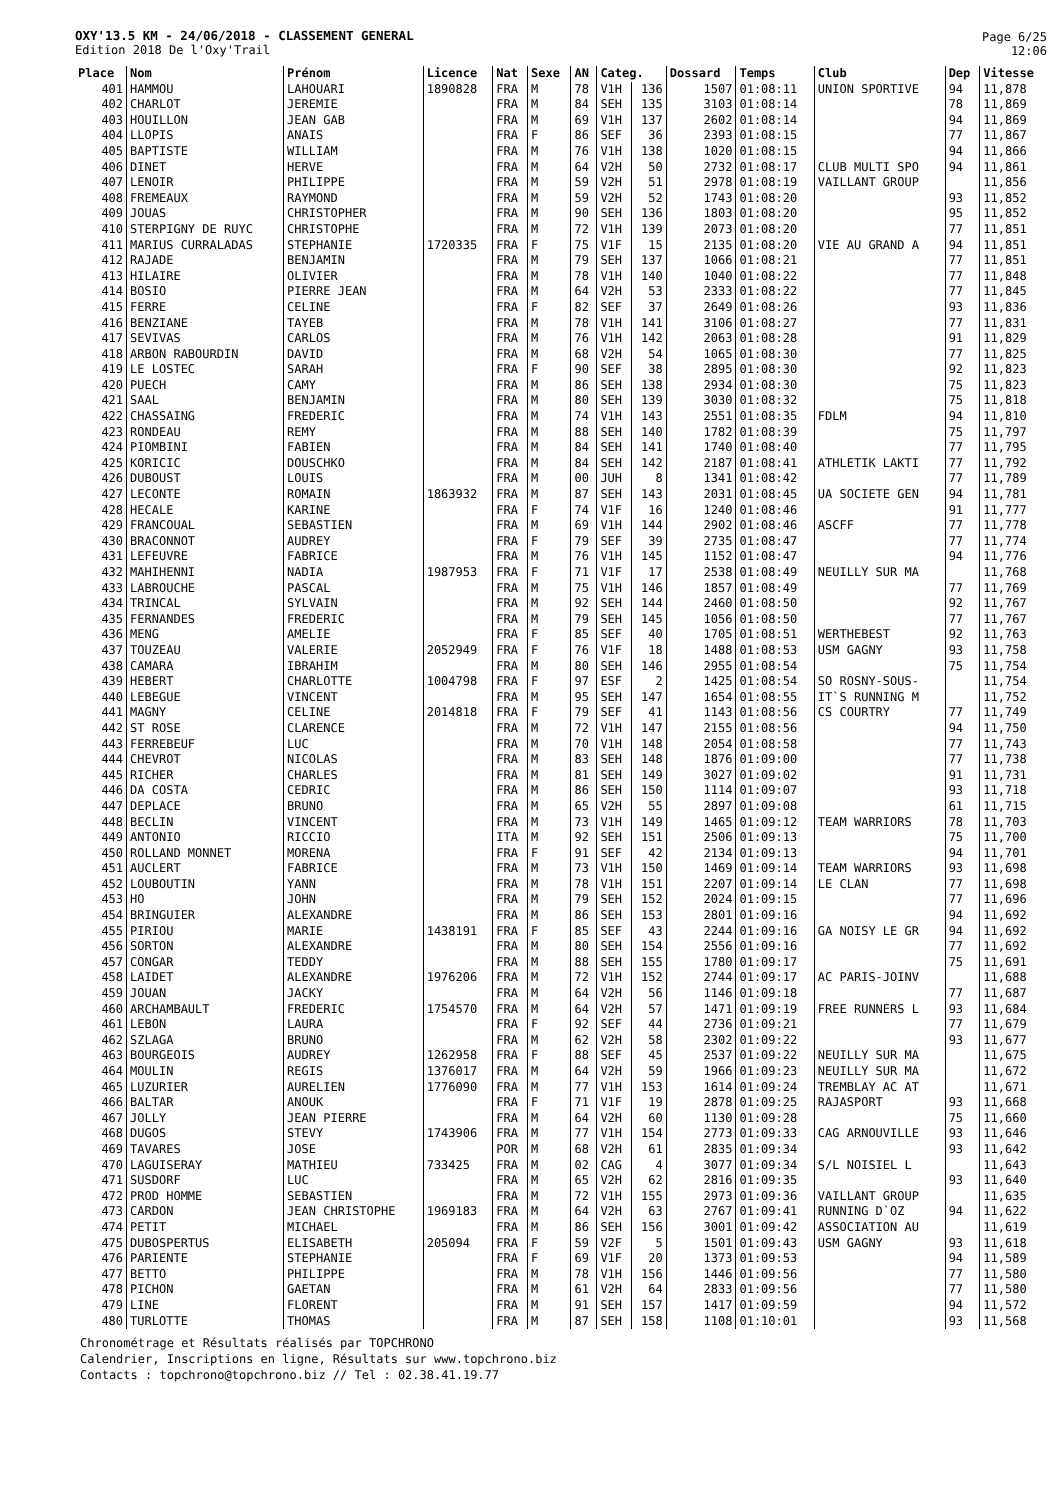OXY'13.5 KM - 24/06/2018 - CLASSEMENT GENERAL
Edition 2018 De l'Oxy'Trail
Page 6/25
12:06
| Place | Nom | Prénom | Licence | Nat | Sexe | AN | Categ. | | Dossard | Temps | Club | Dep | Vitesse |
| --- | --- | --- | --- | --- | --- | --- | --- | --- | --- | --- | --- | --- | --- |
| 401 | HAMMOU | LAHOUARI | 1890828 | FRA | M | 78 | V1H | 136 | 1507 | 01:08:11 | UNION SPORTIVE | 94 | 11,878 |
| 402 | CHARLOT | JEREMIE | | FRA | M | 84 | SEH | 135 | 3103 | 01:08:14 | | 78 | 11,869 |
| 403 | HOUILLON | JEAN GAB | | FRA | M | 69 | V1H | 137 | 2602 | 01:08:14 | | 94 | 11,869 |
| 404 | LLOPIS | ANAIS | | FRA | F | 86 | SEF | 36 | 2393 | 01:08:15 | | 77 | 11,867 |
| 405 | BAPTISTE | WILLIAM | | FRA | M | 76 | V1H | 138 | 1020 | 01:08:15 | | 94 | 11,866 |
| 406 | DINET | HERVE | | FRA | M | 64 | V2H | 50 | 2732 | 01:08:17 | CLUB MULTI SPO | 94 | 11,861 |
| 407 | LENOIR | PHILIPPE | | FRA | M | 59 | V2H | 51 | 2978 | 01:08:19 | VAILLANT GROUP | | 11,856 |
| 408 | FREMEAUX | RAYMOND | | FRA | M | 59 | V2H | 52 | 1743 | 01:08:20 | | 93 | 11,852 |
| 409 | JOUAS | CHRISTOPHER | | FRA | M | 90 | SEH | 136 | 1803 | 01:08:20 | | 95 | 11,852 |
| 410 | STERPIGNY DE RUYC | CHRISTOPHE | | FRA | M | 72 | V1H | 139 | 2073 | 01:08:20 | | 77 | 11,851 |
| 411 | MARIUS CURRALADAS | STEPHANIE | 1720335 | FRA | F | 75 | V1F | 15 | 2135 | 01:08:20 | VIE AU GRAND A | 94 | 11,851 |
| 412 | RAJADE | BENJAMIN | | FRA | M | 79 | SEH | 137 | 1066 | 01:08:21 | | 77 | 11,851 |
| 413 | HILAIRE | OLIVIER | | FRA | M | 78 | V1H | 140 | 1040 | 01:08:22 | | 77 | 11,848 |
| 414 | BOSIO | PIERRE JEAN | | FRA | M | 64 | V2H | 53 | 2333 | 01:08:22 | | 77 | 11,845 |
| 415 | FERRE | CELINE | | FRA | F | 82 | SEF | 37 | 2649 | 01:08:26 | | 93 | 11,836 |
| 416 | BENZIANE | TAYEB | | FRA | M | 78 | V1H | 141 | 3106 | 01:08:27 | | 77 | 11,831 |
| 417 | SEVIVAS | CARLOS | | FRA | M | 76 | V1H | 142 | 2063 | 01:08:28 | | 91 | 11,829 |
| 418 | ARBON RABOURDIN | DAVID | | FRA | M | 68 | V2H | 54 | 1065 | 01:08:30 | | 77 | 11,825 |
| 419 | LE LOSTEC | SARAH | | FRA | F | 90 | SEF | 38 | 2895 | 01:08:30 | | 92 | 11,823 |
| 420 | PUECH | CAMY | | FRA | M | 86 | SEH | 138 | 2934 | 01:08:30 | | 75 | 11,823 |
| 421 | SAAL | BENJAMIN | | FRA | M | 80 | SEH | 139 | 3030 | 01:08:32 | | 75 | 11,818 |
| 422 | CHASSAING | FREDERIC | | FRA | M | 74 | V1H | 143 | 2551 | 01:08:35 | FDLM | 94 | 11,810 |
| 423 | RONDEAU | REMY | | FRA | M | 88 | SEH | 140 | 1782 | 01:08:39 | | 75 | 11,797 |
| 424 | PIOMBINI | FABIEN | | FRA | M | 84 | SEH | 141 | 1740 | 01:08:40 | | 77 | 11,795 |
| 425 | KORICIC | DOUSCHKO | | FRA | M | 84 | SEH | 142 | 2187 | 01:08:41 | ATHLETIK LAKTI | 77 | 11,792 |
| 426 | DUBOUST | LOUIS | | FRA | M | 00 | JUH | 8 | 1341 | 01:08:42 | | 77 | 11,789 |
| 427 | LECONTE | ROMAIN | 1863932 | FRA | M | 87 | SEH | 143 | 2031 | 01:08:45 | UA SOCIETE GEN | 94 | 11,781 |
| 428 | HECALE | KARINE | | FRA | F | 74 | V1F | 16 | 1240 | 01:08:46 | | 91 | 11,777 |
| 429 | FRANCOUAL | SEBASTIEN | | FRA | M | 69 | V1H | 144 | 2902 | 01:08:46 | ASCFF | 77 | 11,778 |
| 430 | BRACONNOT | AUDREY | | FRA | F | 79 | SEF | 39 | 2735 | 01:08:47 | | 77 | 11,774 |
| 431 | LEFEUVRE | FABRICE | | FRA | M | 76 | V1H | 145 | 1152 | 01:08:47 | | 94 | 11,776 |
| 432 | MAHIHENNI | NADIA | 1987953 | FRA | F | 71 | V1F | 17 | 2538 | 01:08:49 | NEUILLY SUR MA | | 11,768 |
| 433 | LABROUCHE | PASCAL | | FRA | M | 75 | V1H | 146 | 1857 | 01:08:49 | | 77 | 11,769 |
| 434 | TRINCAL | SYLVAIN | | FRA | M | 92 | SEH | 144 | 2460 | 01:08:50 | | 92 | 11,767 |
| 435 | FERNANDES | FREDERIC | | FRA | M | 79 | SEH | 145 | 1056 | 01:08:50 | | 77 | 11,767 |
| 436 | MENG | AMELIE | | FRA | F | 85 | SEF | 40 | 1705 | 01:08:51 | WERTHEBEST | 92 | 11,763 |
| 437 | TOUZEAU | VALERIE | 2052949 | FRA | F | 76 | V1F | 18 | 1488 | 01:08:53 | USM GAGNY | 93 | 11,758 |
| 438 | CAMARA | IBRAHIM | | FRA | M | 80 | SEH | 146 | 2955 | 01:08:54 | | 75 | 11,754 |
| 439 | HEBERT | CHARLOTTE | 1004798 | FRA | F | 97 | ESF | 2 | 1425 | 01:08:54 | SO ROSNY-SOUS- | | 11,754 |
| 440 | LEBEGUE | VINCENT | | FRA | M | 95 | SEH | 147 | 1654 | 01:08:55 | IT`S RUNNING M | | 11,752 |
| 441 | MAGNY | CELINE | 2014818 | FRA | F | 79 | SEF | 41 | 1143 | 01:08:56 | CS COURTRY | 77 | 11,749 |
| 442 | ST ROSE | CLARENCE | | FRA | M | 72 | V1H | 147 | 2155 | 01:08:56 | | 94 | 11,750 |
| 443 | FERREBEUF | LUC | | FRA | M | 70 | V1H | 148 | 2054 | 01:08:58 | | 77 | 11,743 |
| 444 | CHEVROT | NICOLAS | | FRA | M | 83 | SEH | 148 | 1876 | 01:09:00 | | 77 | 11,738 |
| 445 | RICHER | CHARLES | | FRA | M | 81 | SEH | 149 | 3027 | 01:09:02 | | 91 | 11,731 |
| 446 | DA COSTA | CEDRIC | | FRA | M | 86 | SEH | 150 | 1114 | 01:09:07 | | 93 | 11,718 |
| 447 | DEPLACE | BRUNO | | FRA | M | 65 | V2H | 55 | 2897 | 01:09:08 | | 61 | 11,715 |
| 448 | BECLIN | VINCENT | | FRA | M | 73 | V1H | 149 | 1465 | 01:09:12 | TEAM WARRIORS | 78 | 11,703 |
| 449 | ANTONIO | RICCIO | | ITA | M | 92 | SEH | 151 | 2506 | 01:09:13 | | 75 | 11,700 |
| 450 | ROLLAND MONNET | MORENA | | FRA | F | 91 | SEF | 42 | 2134 | 01:09:13 | | 94 | 11,701 |
| 451 | AUCLERT | FABRICE | | FRA | M | 73 | V1H | 150 | 1469 | 01:09:14 | TEAM WARRIORS | 93 | 11,698 |
| 452 | LOUBOUTIN | YANN | | FRA | M | 78 | V1H | 151 | 2207 | 01:09:14 | LE CLAN | 77 | 11,698 |
| 453 | HO | JOHN | | FRA | M | 79 | SEH | 152 | 2024 | 01:09:15 | | 77 | 11,696 |
| 454 | BRINGUIER | ALEXANDRE | | FRA | M | 86 | SEH | 153 | 2801 | 01:09:16 | | 94 | 11,692 |
| 455 | PIRIOU | MARIE | 1438191 | FRA | F | 85 | SEF | 43 | 2244 | 01:09:16 | GA NOISY LE GR | 94 | 11,692 |
| 456 | SORTON | ALEXANDRE | | FRA | M | 80 | SEH | 154 | 2556 | 01:09:16 | | 77 | 11,692 |
| 457 | CONGAR | TEDDY | | FRA | M | 88 | SEH | 155 | 1780 | 01:09:17 | | 75 | 11,691 |
| 458 | LAIDET | ALEXANDRE | 1976206 | FRA | M | 72 | V1H | 152 | 2744 | 01:09:17 | AC PARIS-JOINV | | 11,688 |
| 459 | JOUAN | JACKY | | FRA | M | 64 | V2H | 56 | 1146 | 01:09:18 | | 77 | 11,687 |
| 460 | ARCHAMBAULT | FREDERIC | 1754570 | FRA | M | 64 | V2H | 57 | 1471 | 01:09:19 | FREE RUNNERS L | 93 | 11,684 |
| 461 | LEBON | LAURA | | FRA | F | 92 | SEF | 44 | 2736 | 01:09:21 | | 77 | 11,679 |
| 462 | SZLAGA | BRUNO | | FRA | M | 62 | V2H | 58 | 2302 | 01:09:22 | | 93 | 11,677 |
| 463 | BOURGEOIS | AUDREY | 1262958 | FRA | F | 88 | SEF | 45 | 2537 | 01:09:22 | NEUILLY SUR MA | | 11,675 |
| 464 | MOULIN | REGIS | 1376017 | FRA | M | 64 | V2H | 59 | 1966 | 01:09:23 | NEUILLY SUR MA | | 11,672 |
| 465 | LUZURIER | AURELIEN | 1776090 | FRA | M | 77 | V1H | 153 | 1614 | 01:09:24 | TREMBLAY AC AT | | 11,671 |
| 466 | BALTAR | ANOUK | | FRA | F | 71 | V1F | 19 | 2878 | 01:09:25 | RAJASPORT | 93 | 11,668 |
| 467 | JOLLY | JEAN PIERRE | | FRA | M | 64 | V2H | 60 | 1130 | 01:09:28 | | 75 | 11,660 |
| 468 | DUGOS | STEVY | 1743906 | FRA | M | 77 | V1H | 154 | 2773 | 01:09:33 | CAG ARNOUVILLE | 93 | 11,646 |
| 469 | TAVARES | JOSE | | POR | M | 68 | V2H | 61 | 2835 | 01:09:34 | | 93 | 11,642 |
| 470 | LAGUISERAY | MATHIEU | 733425 | FRA | M | 02 | CAG | 4 | 3077 | 01:09:34 | S/L NOISIEL L | | 11,643 |
| 471 | SUSDORF | LUC | | FRA | M | 65 | V2H | 62 | 2816 | 01:09:35 | | 93 | 11,640 |
| 472 | PROD HOMME | SEBASTIEN | | FRA | M | 72 | V1H | 155 | 2973 | 01:09:36 | VAILLANT GROUP | | 11,635 |
| 473 | CARDON | JEAN CHRISTOPHE | 1969183 | FRA | M | 64 | V2H | 63 | 2767 | 01:09:41 | RUNNING D`OZ | 94 | 11,622 |
| 474 | PETIT | MICHAEL | | FRA | M | 86 | SEH | 156 | 3001 | 01:09:42 | ASSOCIATION AU | | 11,619 |
| 475 | DUBOSPERTUS | ELISABETH | 205094 | FRA | F | 59 | V2F | 5 | 1501 | 01:09:43 | USM GAGNY | 93 | 11,618 |
| 476 | PARIENTE | STEPHANIE | | FRA | F | 69 | V1F | 20 | 1373 | 01:09:53 | | 94 | 11,589 |
| 477 | BETTO | PHILIPPE | | FRA | M | 78 | V1H | 156 | 1446 | 01:09:56 | | 77 | 11,580 |
| 478 | PICHON | GAETAN | | FRA | M | 61 | V2H | 64 | 2833 | 01:09:56 | | 77 | 11,580 |
| 479 | LINE | FLORENT | | FRA | M | 91 | SEH | 157 | 1417 | 01:09:59 | | 94 | 11,572 |
| 480 | TURLOTTE | THOMAS | | FRA | M | 87 | SEH | 158 | 1108 | 01:10:01 | | 93 | 11,568 |
Chronométrage et Résultats réalisés par TOPCHRONO
Calendrier, Inscriptions en ligne, Résultats sur www.topchrono.biz
Contacts : topchrono@topchrono.biz // Tel : 02.38.41.19.77